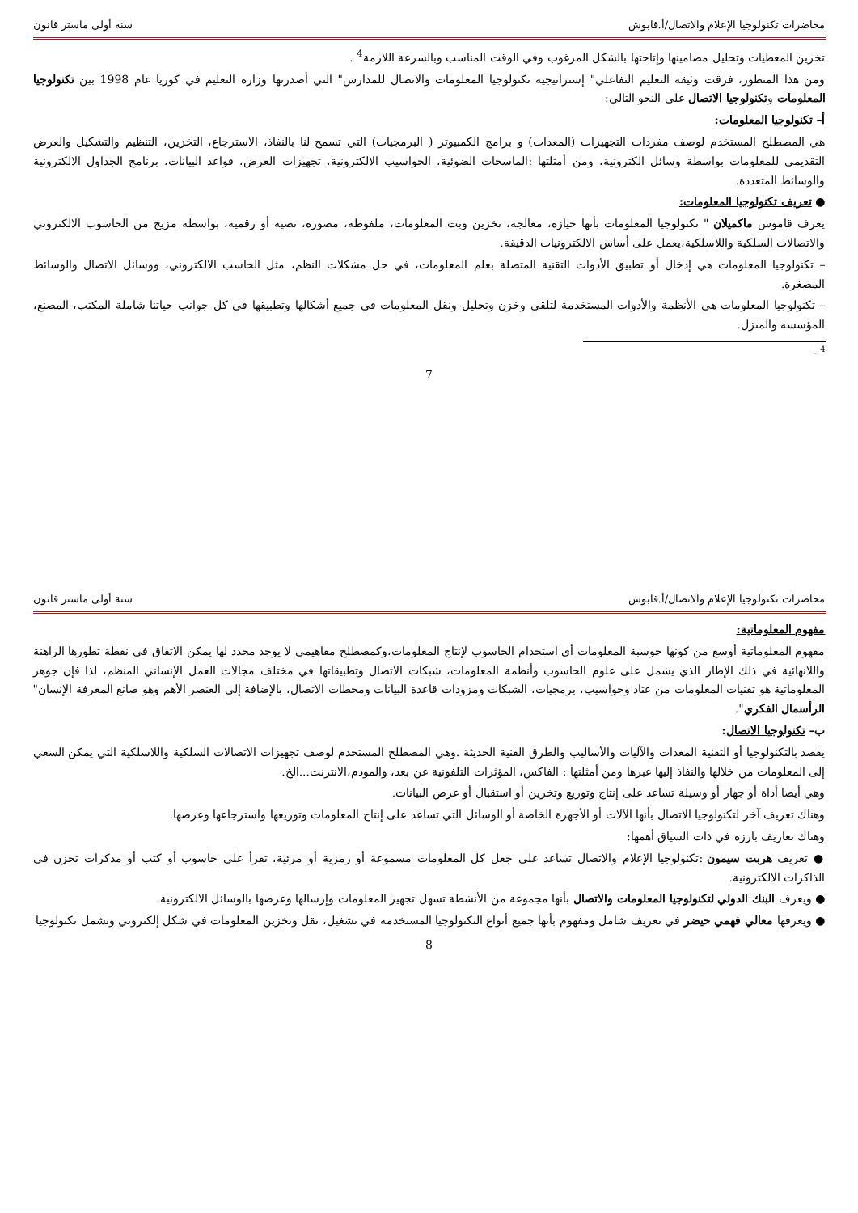محاضرات تكنولوجيا الإعلام والاتصال/أ.قابوش سنة أولى ماستر قانون
تخزين المعطيات وتحليل مضامينها وإتاحتها بالشكل المرغوب وفي الوقت المناسب وبالسرعة اللازمة<sup>4</sup> .
ومن هذا المنظور، فرقت وثيقة التعليم التفاعلي" إستراتيجية تكنولوجيا المعلومات والاتصال للمدارس" التي أصدرتها وزارة التعليم في كوريا عام 1998 بين تكنولوجيا المعلومات وتكنولوجيا الاتصال على النحو التالي:
أ– تكنولوجيا المعلومات:
هي المصطلح المستخدم لوصف مفردات التجهيزات (المعدات) و برامج الكمبيوتر ( البرمجيات) التي تسمح لنا بالنفاذ، الاسترجاع، التخزين، التنظيم والتشكيل والعرض التقديمي للمعلومات بواسطة وسائل الكترونية، ومن أمثلتها :الماسحات الضوئية، الحواسيب الالكترونية، تجهيزات العرض، قواعد البيانات، برنامج الجداول الالكترونية والوسائط المتعددة.
● تعريف تكنولوجيا المعلومات:
يعرف قاموس ماكميلان " تكنولوجيا المعلومات بأنها حيازة، معالجة، تخزين وبث المعلومات، ملفوظة، مصورة، نصية أو رقمية، بواسطة مزيج من الحاسوب الالكتروني والاتصالات السلكية واللاسلكية،يعمل على أساس الالكترونيات الدقيقة.
– تكنولوجيا المعلومات هي إدخال أو تطبيق الأدوات التقنية المتصلة بعلم المعلومات، في حل مشكلات النظم، مثل الحاسب الالكتروني، ووسائل الاتصال والوسائط المصغرة.
– تكنولوجيا المعلومات هي الأنظمة والأدوات المستخدمة لتلقي وخزن وتحليل ونقل المعلومات في جميع أشكالها وتطبيقها في كل جوانب حياتنا شاملة المكتب، المصنع، المؤسسة والمنزل.
<sup>4</sup> -
7
محاضرات تكنولوجيا الإعلام والاتصال/أ.قابوش سنة أولى ماستر قانون
مفهوم المعلوماتية:
مفهوم المعلوماتية أوسع من كونها حوسبة المعلومات أي استخدام الحاسوب لإنتاج المعلومات،وكمصطلح مفاهيمي لا يوجد محدد لها يمكن الاتفاق في نقطة تطورها الراهنة واللانهائية في ذلك الإطار الذي يشمل على علوم الحاسوب وأنظمة المعلومات، شبكات الاتصال وتطبيقاتها في مختلف مجالات العمل الإنساني المنظم، لذا فإن جوهر المعلوماتية هو تقنيات المعلومات من عتاد وحواسيب، برمجيات، الشبكات ومزودات قاعدة البيانات ومحطات الاتصال، بالإضافة إلى العنصر الأهم وهو صانع المعرفة الإنسان" الرأسمال الفكري".
ب– تكنولوجيا الاتصال:
يقصد بالتكنولوجيا أو التقنية المعدات والآليات والأساليب والطرق الفنية الحديثة .وهي المصطلح المستخدم لوصف تجهيزات الاتصالات السلكية واللاسلكية التي يمكن السعي إلى المعلومات من خلالها والنفاذ إليها عبرها ومن أمثلتها : الفاكس، المؤثرات التلفونية عن بعد، والمودم،الانترنت...الخ.
وهي أيضا أداة أو جهاز أو وسيلة تساعد على إنتاج وتوزيع وتخزين أو استقبال أو عرض البيانات.
وهناك تعريف آخر لتكنولوجيا الاتصال بأنها الآلات أو الأجهزة الخاصة أو الوسائل التي تساعد على إنتاج المعلومات وتوزيعها واسترجاعها وعرضها.
وهناك تعاريف بارزة في ذات السياق أهمها:
● تعريف هربت سيمون :تكنولوجيا الإعلام والاتصال تساعد على جعل كل المعلومات مسموعة أو رمزية أو مرئية، تقرأ على حاسوب أو كتب أو مذكرات تخزن في الذاكرات الالكترونية.
● ويعرف البنك الدولي لتكنولوجيا المعلومات والاتصال بأنها مجموعة من الأنشطة تسهل تجهيز المعلومات وإرسالها وعرضها بالوسائل الالكترونية.
● ويعرفها معالي فهمي حيضر في تعريف شامل ومفهوم بأنها جميع أنواع التكنولوجيا المستخدمة في تشغيل، نقل وتخزين المعلومات في شكل إلكتروني وتشمل تكنولوجيا
8